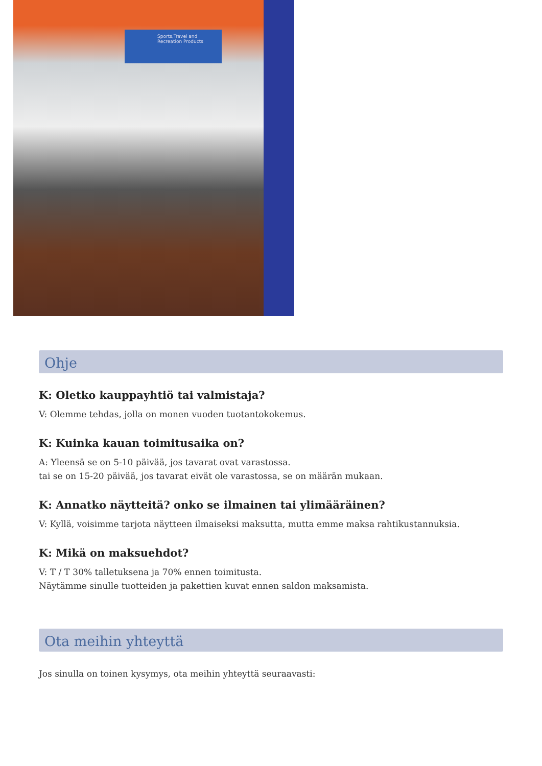Sports,Travel and
Recreation Products
Ohje
K: Oletko kauppayhtiö tai valmistaja?
V: Olemme tehdas, jolla on monen vuoden tuotantokokemus.
K: Kuinka kauan toimitusaika on?
A: Yleensä se on 5-10 päivää, jos tavarat ovat varastossa.
tai se on 15-20 päivää, jos tavarat eivät ole varastossa, se on määrän mukaan.
K: Annatko näytteitä? onko se ilmainen tai ylimääräinen?
V: Kyllä, voisimme tarjota näytteen ilmaiseksi maksutta, mutta emme maksa rahtikustannuksia.
K: Mikä on maksuehdot?
V: T / T 30% talletuksena ja 70% ennen toimitusta.
Näytämme sinulle tuotteiden ja pakettien kuvat ennen saldon maksamista.
Ota meihin yhteyttä
Jos sinulla on toinen kysymys, ota meihin yhteyttä seuraavasti: